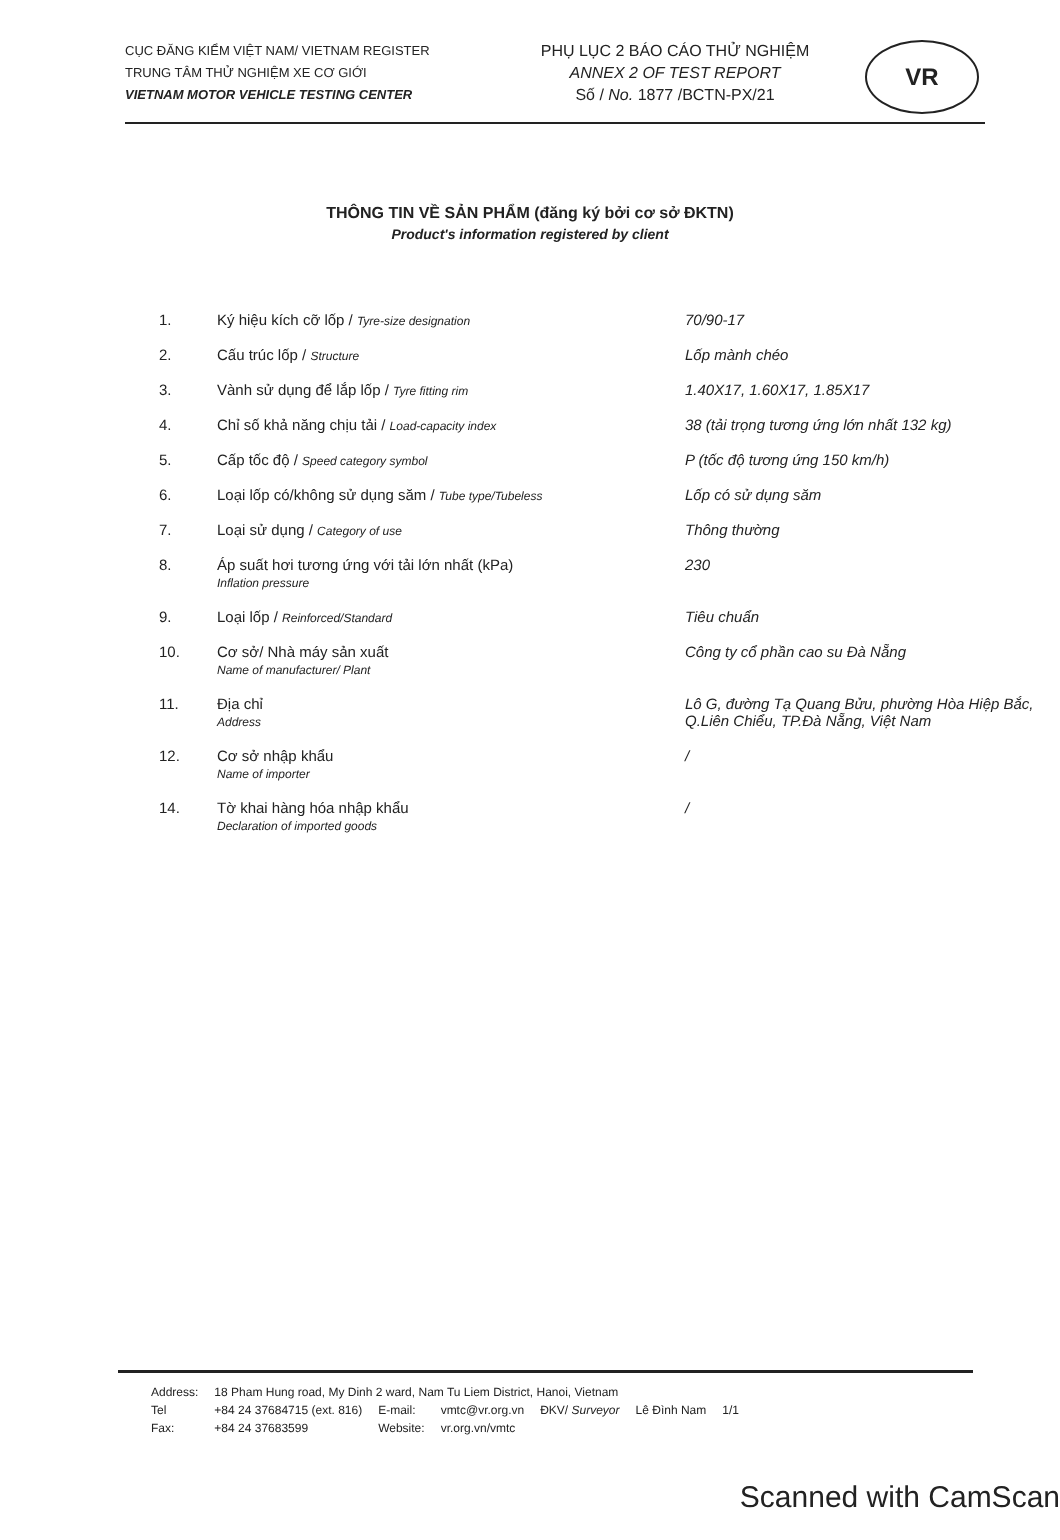CỤC ĐĂNG KIỂM VIỆT NAM/ VIETNAM REGISTER
TRUNG TÂM THỬ NGHIỆM XE CƠ GIỚI
VIETNAM MOTOR VEHICLE TESTING CENTER
PHỤ LỤC 2 BÁO CÁO THỬ NGHIỆM
ANNEX 2 OF TEST REPORT
Số / No. 1877 /BCTN-PX/21
VR
THÔNG TIN VỀ SẢN PHẨM (đăng ký bởi cơ sở ĐKTN)
Product's information registered by client
| 1. | Ký hiệu kích cỡ lốp / Tyre-size designation | 70/90-17 |
| 2. | Cấu trúc lốp / Structure | Lốp mành chéo |
| 3. | Vành sử dụng để lắp lốp / Tyre fitting rim | 1.40X17, 1.60X17, 1.85X17 |
| 4. | Chỉ số khả năng chịu tải / Load-capacity index | 38 (tải trọng tương ứng lớn nhất 132 kg) |
| 5. | Cấp tốc độ / Speed category symbol | P (tốc độ tương ứng 150 km/h) |
| 6. | Loại lốp có/không sử dụng săm / Tube type/Tubeless | Lốp có sử dụng săm |
| 7. | Loại sử dụng / Category of use | Thông thường |
| 8. | Áp suất hơi tương ứng với tải lớn nhất (kPa) Inflation pressure | 230 |
| 9. | Loại lốp / Reinforced/Standard | Tiêu chuẩn |
| 10. | Cơ sở/ Nhà máy sản xuất Name of manufacturer/ Plant | Công ty cổ phần cao su Đà Nẵng |
| 11. | Địa chỉ Address | Lô G, đường Tạ Quang Bửu, phường Hòa Hiệp Bắc, Q.Liên Chiểu, TP.Đà Nẵng, Việt Nam |
| 12. | Cơ sở nhập khẩu Name of importer | / |
| 14. | Tờ khai hàng hóa nhập khẩu Declaration of imported goods | / |
| Address: | 18 Pham Hung road, My Dinh 2 ward, Nam Tu Liem District, Hanoi, Vietnam | | | | | |
| Tel | +84 24 37684715 (ext. 816) | E-mail: | vmtc@vr.org.vn | ĐKV/ Surveyor | Lê Đình Nam | 1/1 |
| Fax: | +84 24 37683599 | Website: | vr.org.vn/vmtc | | | |
Scanned with CamScan